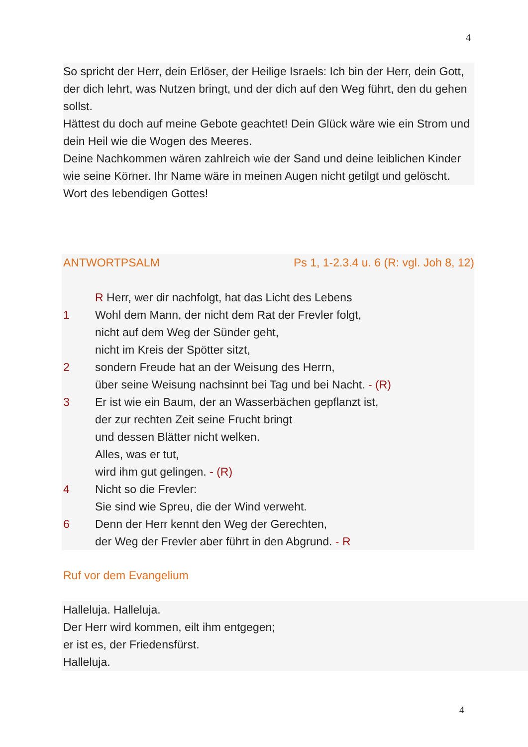4
So spricht der Herr, dein Erlöser, der Heilige Israels: Ich bin der Herr, dein Gott, der dich lehrt, was Nutzen bringt, und der dich auf den Weg führt, den du gehen sollst.
Hättest du doch auf meine Gebote geachtet! Dein Glück wäre wie ein Strom und dein Heil wie die Wogen des Meeres.
Deine Nachkommen wären zahlreich wie der Sand und deine leiblichen Kinder wie seine Körner. Ihr Name wäre in meinen Augen nicht getilgt und gelöscht.
Wort des lebendigen Gottes!
ANTWORTPSALM Ps 1, 1-2.3.4 u. 6 (R: vgl. Joh 8, 12)
R Herr, wer dir nachfolgt, hat das Licht des Lebens
1 Wohl dem Mann, der nicht dem Rat der Frevler folgt,
nicht auf dem Weg der Sünder geht,
nicht im Kreis der Spötter sitzt,
2 sondern Freude hat an der Weisung des Herrn,
über seine Weisung nachsinnt bei Tag und bei Nacht. - (R)
3 Er ist wie ein Baum, der an Wasserbächen gepflanzt ist,
der zur rechten Zeit seine Frucht bringt
und dessen Blätter nicht welken.
Alles, was er tut,
wird ihm gut gelingen. - (R)
4 Nicht so die Frevler:
Sie sind wie Spreu, die der Wind verweht.
6 Denn der Herr kennt den Weg der Gerechten,
der Weg der Frevler aber führt in den Abgrund. - R
Ruf vor dem Evangelium
Halleluja. Halleluja.
Der Herr wird kommen, eilt ihm entgegen;
er ist es, der Friedensfürst.
Halleluja.
4